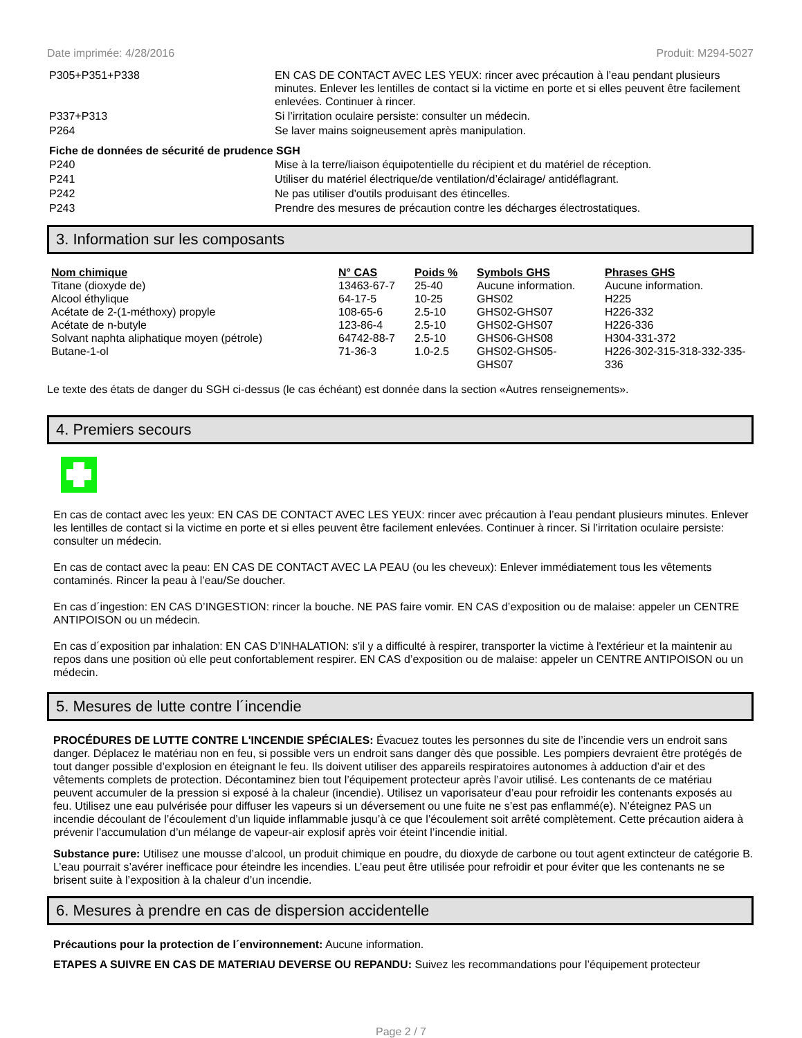Date imprimée: 4/28/2016 Produit: M294-5027
| P305+P351+P338 | EN CAS DE CONTACT AVEC LES YEUX: rincer avec précaution à l’eau pendant plusieurs minutes. Enlever les lentilles de contact si la victime en porte et si elles peuvent être facilement enlevées. Continuer à rincer. |
| P337+P313 | Si l’irritation oculaire persiste: consulter un médecin. |
| P264 | Se laver mains soigneusement après manipulation. |
Fiche de données de sécurité de prudence SGH
| P240 | Mise à la terre/liaison équipotentielle du récipient et du matériel de réception. |
| P241 | Utiliser du matériel électrique/de ventilation/d’éclairage/ antidéflagrant. |
| P242 | Ne pas utiliser d'outils produisant des étincelles. |
| P243 | Prendre des mesures de précaution contre les décharges électrostatiques. |
3. Information sur les composants
| Nom chimique | N° CAS | Poids % | Symbols GHS | Phrases GHS |
| --- | --- | --- | --- | --- |
| Titane (dioxyde de) | 13463-67-7 | 25-40 | Aucune information. | Aucune information. |
| Alcool éthylique | 64-17-5 | 10-25 | GHS02 | H225 |
| Acétate de 2-(1-méthoxy) propyle | 108-65-6 | 2.5-10 | GHS02-GHS07 | H226-332 |
| Acétate de n-butyle | 123-86-4 | 2.5-10 | GHS02-GHS07 | H226-336 |
| Solvant naphta aliphatique moyen (pétrole) | 64742-88-7 | 2.5-10 | GHS06-GHS08 | H304-331-372 |
| Butane-1-ol | 71-36-3 | 1.0-2.5 | GHS02-GHS05- GHS07 | H226-302-315-318-332-335-336 |
Le texte des états de danger du SGH ci-dessus (le cas échéant) est donnée dans la section «Autres renseignements».
4. Premiers secours
En cas de contact avec les yeux: EN CAS DE CONTACT AVEC LES YEUX: rincer avec précaution à l’eau pendant plusieurs minutes. Enlever les lentilles de contact si la victime en porte et si elles peuvent être facilement enlevées. Continuer à rincer. Si l’irritation oculaire persiste: consulter un médecin.
En cas de contact avec la peau: EN CAS DE CONTACT AVEC LA PEAU (ou les cheveux): Enlever immédiatement tous les vêtements contaminés. Rincer la peau à l’eau/Se doucher.
En cas d´ingestion: EN CAS D’INGESTION: rincer la bouche. NE PAS faire vomir. EN CAS d’exposition ou de malaise: appeler un CENTRE ANTIPOISON ou un médecin.
En cas d´exposition par inhalation: EN CAS D’INHALATION: s'il y a difficulté à respirer, transporter la victime à l'extérieur et la maintenir au repos dans une position où elle peut confortablement respirer. EN CAS d’exposition ou de malaise: appeler un CENTRE ANTIPOISON ou un médecin.
5. Mesures de lutte contre l´incendie
PROCÉDURES DE LUTTE CONTRE L'INCENDIE SPÉCIALES: Évacuez toutes les personnes du site de l’incendie vers un endroit sans danger. Déplacez le matériau non en feu, si possible vers un endroit sans danger dès que possible. Les pompiers devraient être protégés de tout danger possible d’explosion en éteignant le feu. Ils doivent utiliser des appareils respiratoires autonomes à adduction d’air et des vêtements complets de protection. Décontaminez bien tout l’équipement protecteur après l’avoir utilisé. Les contenants de ce matériau peuvent accumuler de la pression si exposé à la chaleur (incendie). Utilisez un vaporisateur d’eau pour refroidir les contenants exposés au feu. Utilisez une eau pulvérisée pour diffuser les vapeurs si un déversement ou une fuite ne s’est pas enflammé(e). N’éteignez PAS un incendie découlant de l’écoulement d’un liquide inflammable jusqu’à ce que l’écoulement soit arrêté complètement. Cette précaution aidera à prévenir l’accumulation d’un mélange de vapeur-air explosif après voir éteint l’incendie initial.
Substance pure: Utilisez une mousse d’alcool, un produit chimique en poudre, du dioxyde de carbone ou tout agent extincteur de catégorie B. L’eau pourrait s’avérer inefficace pour éteindre les incendies. L’eau peut être utilisée pour refroidir et pour éviter que les contenants ne se brisent suite à l’exposition à la chaleur d’un incendie.
6. Mesures à prendre en cas de dispersion accidentelle
Précautions pour la protection de l´environnement: Aucune information.
ETAPES A SUIVRE EN CAS DE MATERIAU DEVERSE OU REPANDU: Suivez les recommandations pour l’équipement protecteur
Page 2 / 7